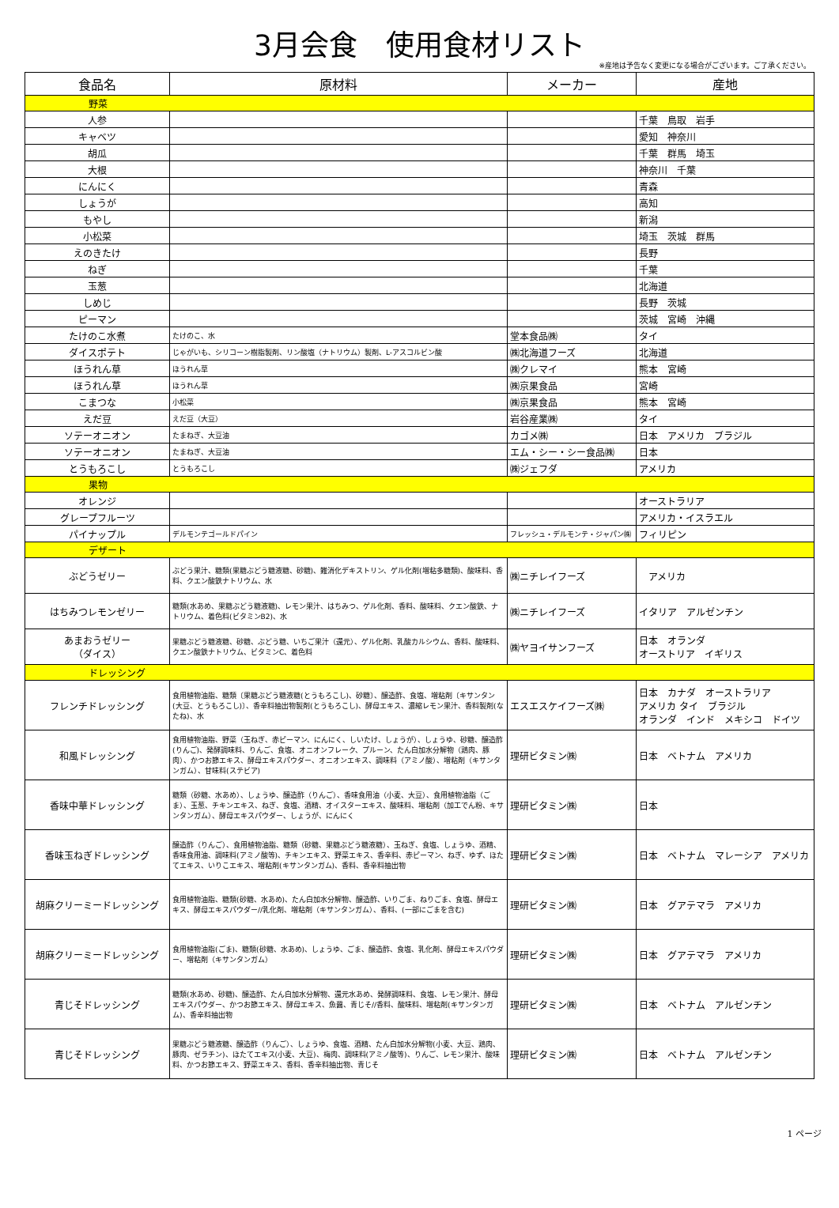3月会食　使用食材リスト
※産地は予告なく変更になる場合がございます。ご了承ください。
| 食品名 | 原材料 | メーカー | 産地 |
| --- | --- | --- | --- |
| 野菜 | | | |
| 人参 | | | 千葉 鳥取 岩手 |
| キャベツ | | | 愛知 神奈川 |
| 胡瓜 | | | 千葉 群馬 埼玉 |
| 大根 | | | 神奈川 千葉 |
| にんにく | | | 青森 |
| しょうが | | | 高知 |
| もやし | | | 新潟 |
| 小松菜 | | | 埼玉 茨城 群馬 |
| えのきたけ | | | 長野 |
| ねぎ | | | 千葉 |
| 玉葱 | | | 北海道 |
| しめじ | | | 長野 茨城 |
| ピーマン | | | 茨城 宮崎 沖縄 |
| たけのこ水煮 | たけのこ、水 | 堂本食品㈱ | タイ |
| ダイスポテト | じゃがいも、シリコーン樹脂製剤、リン酸塩（ナトリウム）製剤、L-アスコルビン酸 | ㈱北海道フーズ | 北海道 |
| ほうれん草 | ほうれん草 | ㈱クレマイ | 熊本 宮崎 |
| ほうれん草 | ほうれん草 | ㈱京果食品 | 宮崎 |
| こまつな | 小松菜 | ㈱京果食品 | 熊本 宮崎 |
| えだ豆 | えだ豆（大豆） | 岩谷産業㈱ | タイ |
| ソテーオニオン | たまねぎ、大豆油 | カゴメ㈱ | 日本 アメリカ ブラジル |
| ソテーオニオン | たまねぎ、大豆油 | エム・シー・シー食品㈱ | 日本 |
| とうもろこし | とうもろこし | ㈱ジェフダ | アメリカ |
| 果物 | | | |
| オレンジ | | | オーストラリア |
| グレープフルーツ | | | アメリカ・イスラエル |
| パイナップル | デルモンテゴールドパイン | フレッシュ・デルモンテ・ジャパン㈱ | フィリピン |
| デザート | | | |
| ぶどうゼリー | ぶどう果汁、糖類(果糖ぶどう糖液糖、砂糖)、難消化デキストリン、ゲル化剤(増粘多糖類)、酸味料、香料、クエン酸鉄ナトリウム、水 | ㈱ニチレイフーズ | アメリカ |
| はちみつレモンゼリー | 糖類(水あめ、果糖ぶどう糖液糖)、レモン果汁、はちみつ、ゲル化剤、香料、酸味料、クエン酸鉄、ナトリウム、着色料(ビタミンB2)、水 | ㈱ニチレイフーズ | イタリア アルゼンチン |
| あまおうゼリー （ダイス） | 果糖ぶどう糖液糖、砂糖、ぶどう糖、いちご果汁（還元）、ゲル化剤、乳酸カルシウム、香料、酸味料、クエン酸鉄ナトリウム、ビタミンC、着色料 | ㈱ヤヨイサンフーズ | 日本 オランダ オーストリア イギリス |
| ドレッシング | | | |
| フレンチドレッシング | 食用植物油脂、糖類〔果糖ぶどう糖液糖(とうもろこし)、砂糖〕、醸造酢、食塩、増粘剤〔キサンタン(大豆、とうもろこし)〕、香辛料抽出物製剤(とうもろこし)、酵母エキス、濃縮レモン果汁、香料製剤(なたね)、水 | エスエスケイフーズ㈱ | 日本 カナダ オーストラリア アメリカ タイ ブラジル オランダ インド メキシコ ドイツ |
| 和風ドレッシング | 食用植物油脂、野菜（玉ねぎ、赤ピーマン、にんにく、しいたけ、しょうが）、しょうゆ、砂糖、醸造酢(りんご)、発酵調味料、りんご、食塩、オニオンフレーク、プルーン、たん白加水分解物（鶏肉、豚肉）、かつお節エキス、酵母エキスパウダー、オニオンエキス、調味料（アミノ酸）、増粘剤（キサンタンガム）、甘味料(ステビア) | 理研ビタミン㈱ | 日本 ベトナム アメリカ |
| 香味中華ドレッシング | 糖類（砂糖、水あめ）、しょうゆ、醸造酢（りんご）、香味食用油（小麦、大豆）、食用植物油脂（ごま）、玉葱、チキンエキス、ねぎ、食塩、酒精、オイスターエキス、酸味料、増粘剤（加工でん粉、キサンタンガム）、酵母エキスパウダー、しょうが、にんにく | 理研ビタミン㈱ | 日本 |
| 香味玉ねぎドレッシング | 醸造酢（りんご）、食用植物油脂、糖類（砂糖、果糖ぶどう糖液糖）、玉ねぎ、食塩、しょうゆ、酒精、香味食用油、調味料(アミノ酸等)、チキンエキス、野菜エキス、香辛料、赤ピーマン、ねぎ、ゆず、ほたてエキス、いりこエキス、増粘剤(キサンタンガム)、香料、香辛料抽出物 | 理研ビタミン㈱ | 日本 ベトナム マレーシア アメリカ |
| 胡麻クリーミードレッシング | 食用植物油脂、糖類(砂糖、水あめ)、たん白加水分解物、醸造酢、いりごま、ねりごま、食塩、酵母エキス、酵母エキスパウダー//乳化剤、増粘剤（キサンタンガム）、香料、(一部にごまを含む) | 理研ビタミン㈱ | 日本 グアテマラ アメリカ |
| 胡麻クリーミードレッシング | 食用植物油脂(ごま)、糖類(砂糖、水あめ)、しょうゆ、ごま、醸造酢、食塩、乳化剤、酵母エキスパウダー、増粘剤（キサンタンガム） | 理研ビタミン㈱ | 日本 グアテマラ アメリカ |
| 青じそドレッシング | 糖類(水あめ、砂糖)、醸造酢、たん白加水分解物、還元水あめ、発酵調味料、食塩、レモン果汁、酵母エキスパウダー、かつお節エキス、酵母エキス、魚醤、青じそ//香料、酸味料、増粘剤(キサンタンガム)、香辛料抽出物 | 理研ビタミン㈱ | 日本 ベトナム アルゼンチン |
| 青じそドレッシング | 果糖ぶどう糖液糖、醸造酢（りんご）、しょうゆ、食塩、酒精、たん白加水分解物(小麦、大豆、鶏肉、豚肉、ゼラチン)、ほたてエキス(小麦、大豆)、梅肉、調味料(アミノ酸等)、りんご、レモン果汁、酸味料、かつお節エキス、野菜エキス、香料、香辛料抽出物、青じそ | 理研ビタミン㈱ | 日本 ベトナム アルゼンチン |
1 ページ